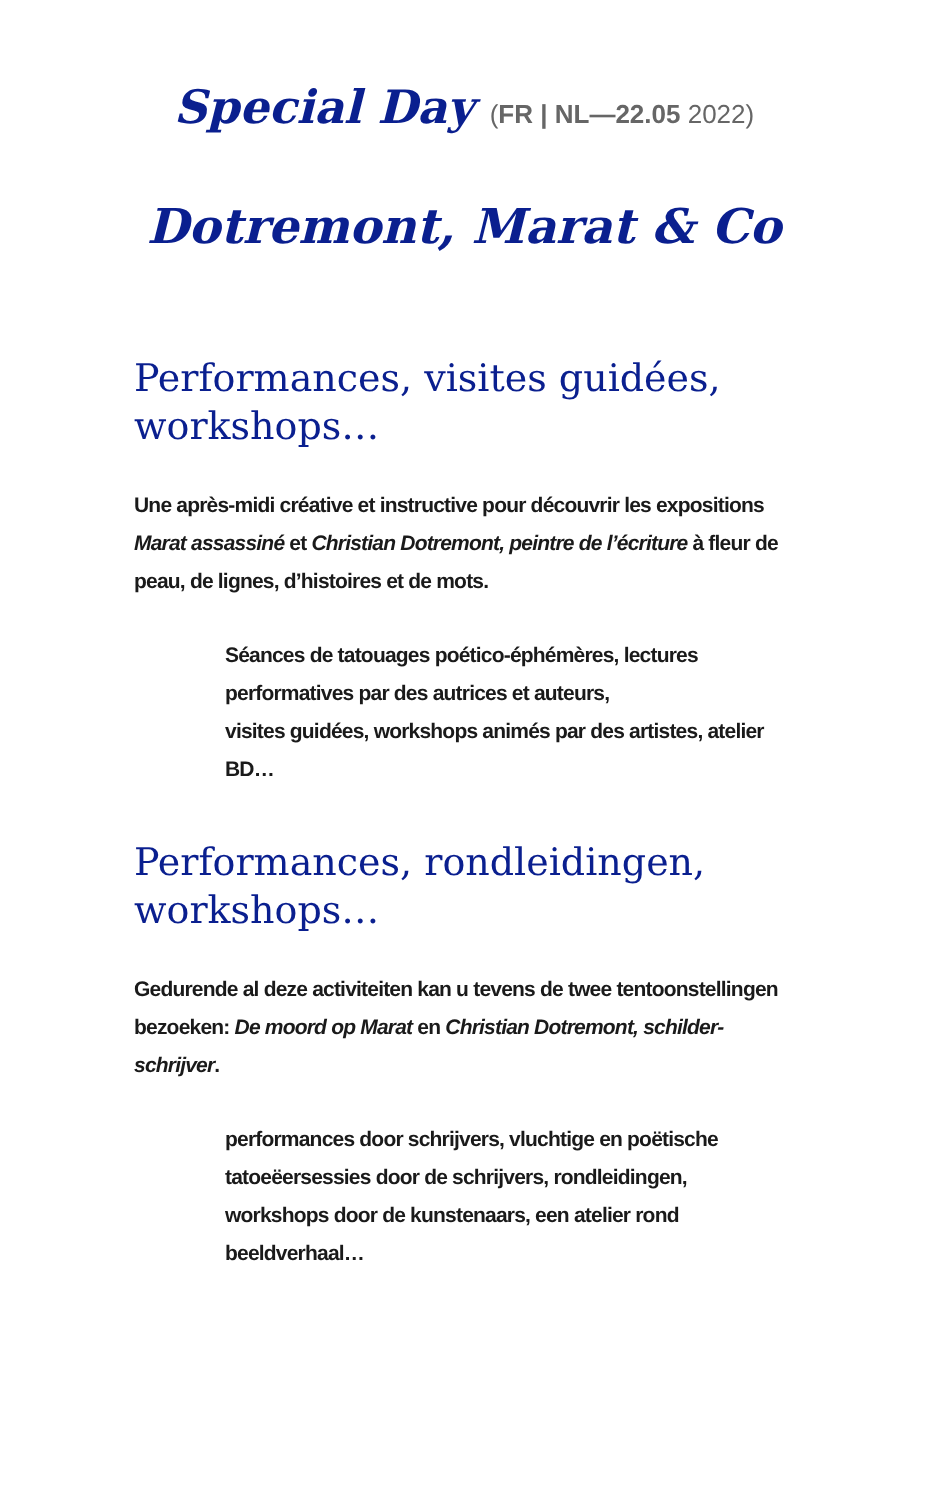Special Day (FR | NL—22.05 2022)
Dotremont, Marat & Co
Performances, visites guidées, workshops…
Une après-midi créative et instructive pour découvrir les expositions Marat assassiné et Christian Dotremont, peintre de l’écriture à fleur de peau, de lignes, d’histoires et de mots.
Séances de tatouages poético-éphémères, lectures performatives par des autrices et auteurs,
visites guidées, workshops animés par des artistes, atelier BD…
Performances, rondleidingen, workshops…
Gedurende al deze activiteiten kan u tevens de twee tentoonstellingen bezoeken: De moord op Marat en Christian Dotremont, schilder-schrijver.
performances door schrijvers, vluchtige en poëtische tatoeëersessies door de schrijvers, rondleidingen, workshops door de kunstenaars, een atelier rond beeldverhaal…